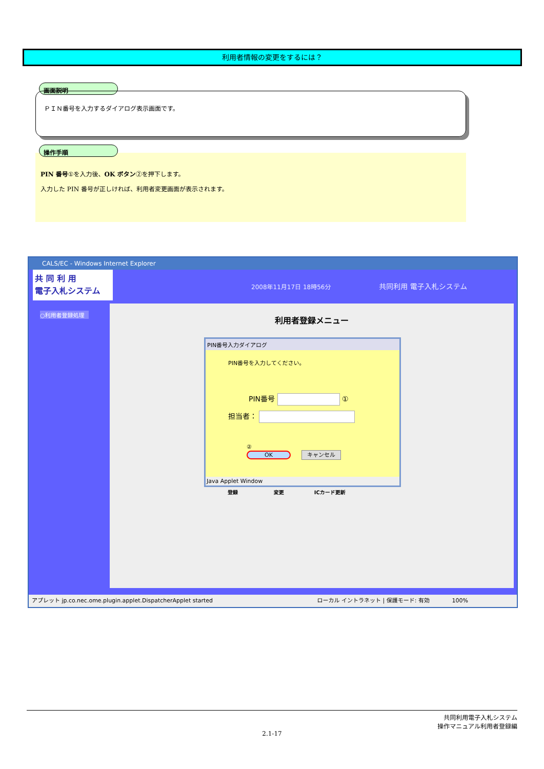利用者情報の変更をするには？
画面説明
ＰＩＮ番号を入力するダイアログ表示画面です。
PIN 番号①を入力後、OK ボタン②を押下します。
入力した PIN 番号が正しければ、利用者変更画面が表示されます。
操作手順
CALS/EC - Windows Internet Explorer
共 同 利 用
電子入札システム
2008年11月17日 18時56分 共同利用 電子入札システム
○利用者登録処理
利用者登録メニュー
登録 変更 ICカード更新
PIN番号入力ダイアログ
PIN番号を入力してください。
PIN番号 ①
担当者：
②
OK キャンセル
Java Applet Window
アプレット jp.co.nec.ome.plugin.applet.DispatcherApplet started ローカル イントラネット | 保護モード: 有効 100%
共同利用電子入札システム
操作マニュアル利用者登録編
2.1-17